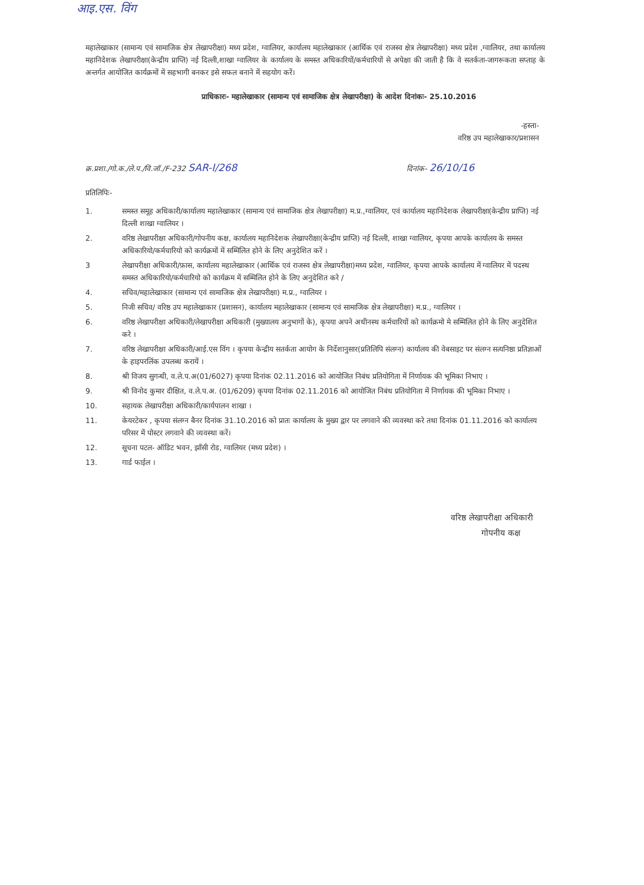आइ.एस. विंग
महालेखाकार (सामान्य एवं सामाजिक क्षेत्र लेखापरीक्षा) मध्य प्रदेश, ग्वालियर, कार्यालय महालेखाकार (आर्थिक एवं राजस्व क्षेत्र लेखापरीक्षा) मध्य प्रदेश ,ग्वालियर, तथा कार्यालय महानिदेशक लेखापरीक्षा(केन्द्रीय प्राप्ति) नई दिल्ली,शाखा ग्वालियर के कार्यालय के समस्त अधिकारियों/कर्मचारियों से अपेक्षा की जाती है कि वे सतर्कता-जागरूकता सप्ताह के अन्तर्गत आयोजित कार्यक्रमों में सहभागी बनकर इसे सफल बनाने में सहयोग करें।
प्राधिकारः- महालेखाकार (सामान्य एवं सामाजिक क्षेत्र लेखापरीक्षा) के आदेश दिनांकः- 25.10.2016
-हस्ता-
वरिष्ठ उप महालेखाकार/प्रशासन
क्र.प्रशा./गो.क./ले.प./वि.जॉ./F-232 SAR-I/268
दिनांक- 26/10/16
प्रतिलिपिः-
1. समस्त समूह अधिकारी/कार्यालय महालेखाकार (सामान्य एवं सामाजिक क्षेत्र लेखापरीक्षा) म.प्र.,ग्वालियर, एवं कार्यालय महानिदेशक लेखापरीक्षा(केन्द्रीय प्राप्ति) नई दिल्ली शाखा ग्वालियर ।
2. वरिष्ठ लेखापरीक्षा अधिकारी/गोपनीय कक्ष, कार्यालय महानिदेशक लेखापरीक्षा(केन्द्रीय प्राप्ति) नई दिल्ली, शाखा ग्वालियर, कृपया आपके कार्यालय के समस्त अधिकारियो/कर्मचारियो को कार्यक्रमों में सम्मिलित होने के लिए अनुदेशित करें ।
3 लेखापरीक्षा अधिकारी/फ़ास, कार्यालय महालेखाकार (आर्थिक एवं राजस्व क्षेत्र लेखापरीक्षा)मध्य प्रदेश, ग्वालियर, कृपया आपके कार्यालय में ग्वालियर में पदस्थ समस्त अधिकारियो/कर्मचारियो को कार्यक्रम में सम्मिलित होने के लिए अनुदेशित करे /
4. सचिव/महालेखाकार (सामान्य एवं सामाजिक क्षेत्र लेखापरीक्षा) म.प्र., ग्वालियर ।
5. निजी सचिव/ वरिष्ठ उप महालेखाकार (प्रशासन), कार्यालय महालेखाकार (सामान्य एवं सामाजिक क्षेत्र लेखापरीक्षा) म.प्र., ग्वालियर ।
6. वरिष्ठ लेखापरीक्षा अधिकारी/लेखापरीक्षा अधिकारी (मुख्यालय अनुभागों के), कृपया अपने अधीनस्थ कर्मचारियों को कार्यक्रमो मे सम्मिलित होने के लिए अनुदेशित करे ।
7. वरिष्ठ लेखापरीक्षा अधिकारी/आई.एस विंग । कृपया केन्द्रीय सतर्कता आयोग के निर्देशानुसार(प्रतिलिपि संलग्न) कार्यालय की वेबसाइट पर संलग्न सत्यनिष्ठा प्रतिज्ञाओं के हाइपरलिंक उपलब्ध करायें ।
8. श्री विजय सुगन्धी, व.ले.प.अ(01/6027) कृपया दिनांक 02.11.2016 को आयोजित निबंध प्रतियोगिता में निर्णायक की भूमिका निभाए ।
9. श्री विनोद कुमार दीक्षित, व.ले.प.अ. (01/6209) कृपया दिनांक 02.11.2016 को आयोजित निबंध प्रतियोगिता में निर्णायक की भूमिका निभाए ।
10. सहायक लेखापरीक्षा अधिकारी/कार्यपालन शाखा ।
11. केयरटेकर , कृपया संलग्न बैनर दिनांक 31.10.2016 को प्रातः कार्यालय के मुख्य द्वार पर लगवाने की व्यवस्था करे तथा दिनांक 01.11.2016 को कार्यालय परिसर में पोस्टर लगवाने की व्यवस्था करें।
12. सूचना पटल- ऑडिट भवन, झाँसी रोड, ग्वालियर (मध्य प्रदेश) ।
13. गार्ड फाईल ।
वरिष्ठ लेखापरीक्षा अधिकारी
गोपनीय कक्ष